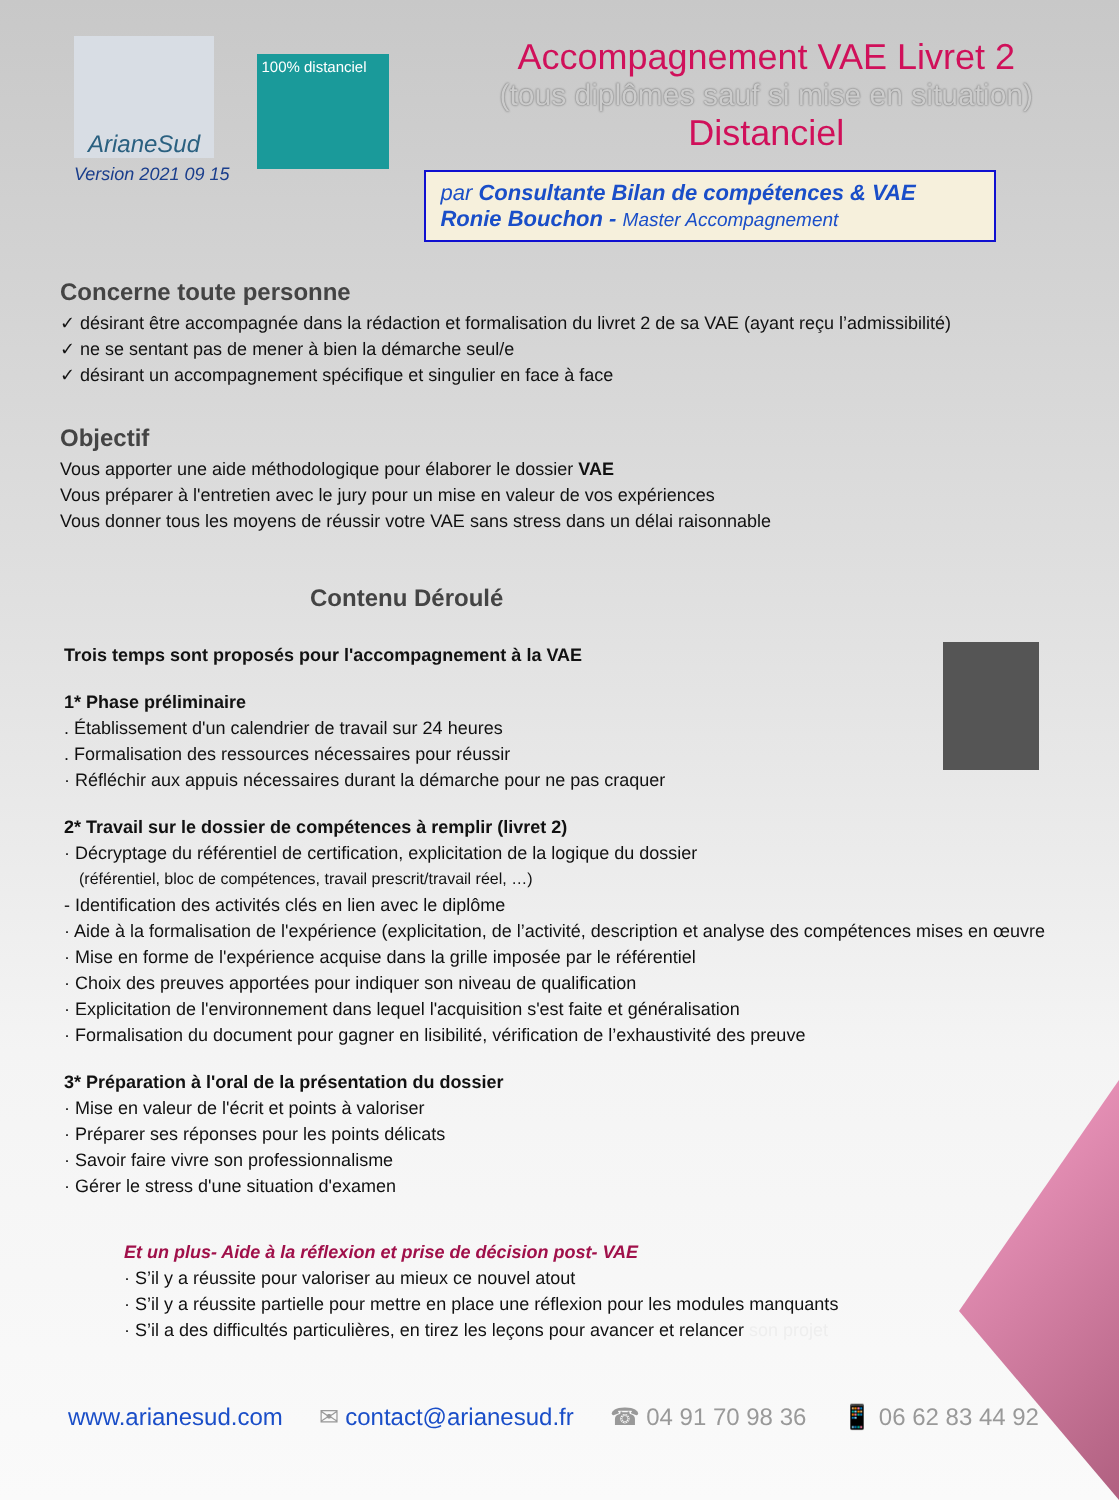ArianeSud
Version 2021 09 15
100% distanciel
Accompagnement VAE Livret 2
(tous diplômes sauf si mise en situation)
Distanciel
par Consultante Bilan de compétences & VAE
Ronie Bouchon - Master Accompagnement
Concerne toute personne
✓ désirant être accompagnée dans la rédaction et formalisation du livret 2 de sa VAE (ayant reçu l’admissibilité)
✓ ne se sentant pas de mener à bien la démarche seul/e
✓ désirant un accompagnement spécifique et singulier en face à face
Objectif
Vous apporter une aide méthodologique pour élaborer le dossier VAE
Vous préparer à l'entretien avec le jury pour un mise en valeur de vos expériences
Vous donner tous les moyens de réussir votre VAE sans stress dans un délai raisonnable
Contenu Déroulé
Trois temps sont proposés pour l'accompagnement à la VAE
1* Phase préliminaire
. Établissement d'un calendrier de travail sur 24 heures
. Formalisation des ressources nécessaires pour réussir
· Réfléchir aux appuis nécessaires durant la démarche pour ne pas craquer
2* Travail sur le dossier de compétences à remplir (livret 2)
· Décryptage du référentiel de certification, explicitation de la logique du dossier
(référentiel, bloc de compétences, travail prescrit/travail réel, …)
- Identification des activités clés en lien avec le diplôme
· Aide à la formalisation de l'expérience (explicitation, de l’activité, description et analyse des compétences mises en œuvre
· Mise en forme de l'expérience acquise dans la grille imposée par le référentiel
· Choix des preuves apportées pour indiquer son niveau de qualification
· Explicitation de l'environnement dans lequel l'acquisition s'est faite et généralisation
· Formalisation du document pour gagner en lisibilité, vérification de l’exhaustivité des preuve
3* Préparation à l'oral de la présentation du dossier
· Mise en valeur de l'écrit et points à valoriser
· Préparer ses réponses pour les points délicats
· Savoir faire vivre son professionnalisme
· Gérer le stress d'une situation d'examen
Et un plus- Aide à la réflexion et prise de décision post- VAE
· S’il y a réussite pour valoriser au mieux ce nouvel atout
· S’il y a réussite partielle pour mettre en place une réflexion pour les modules manquants
· S’il a des difficultés particulières, en tirez les leçons pour avancer et relancer son projet
www.arianesud.com ✉ contact@arianesud.fr ☎ 04 91 70 98 36 📱 06 62 83 44 92